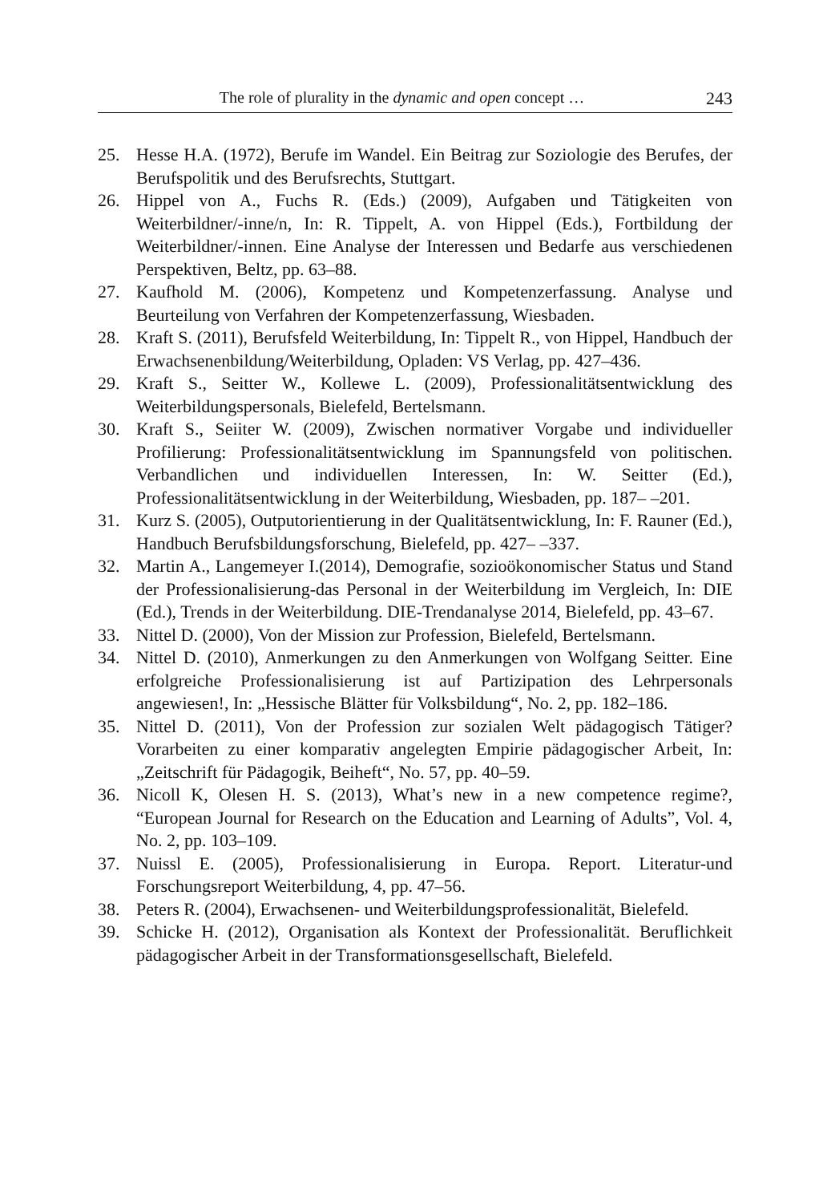The role of plurality in the dynamic and open concept … 243
25. Hesse H.A. (1972), Berufe im Wandel. Ein Beitrag zur Soziologie des Berufes, der Berufspolitik und des Berufsrechts, Stuttgart.
26. Hippel von A., Fuchs R. (Eds.) (2009), Aufgaben und Tätigkeiten von Weiterbildner/-inne/n, In: R. Tippelt, A. von Hippel (Eds.), Fortbildung der Weiterbildner/-innen. Eine Analyse der Interessen und Bedarfe aus verschiedenen Perspektiven, Beltz, pp. 63–88.
27. Kaufhold M. (2006), Kompetenz und Kompetenzerfassung. Analyse und Beurteilung von Verfahren der Kompetenzerfassung, Wiesbaden.
28. Kraft S. (2011), Berufsfeld Weiterbildung, In: Tippelt R., von Hippel, Handbuch der Erwachsenenbildung/Weiterbildung, Opladen: VS Verlag, pp. 427–436.
29. Kraft S., Seitter W., Kollewe L. (2009), Professionalitätsentwicklung des Weiterbildungspersonals, Bielefeld, Bertelsmann.
30. Kraft S., Seiiter W. (2009), Zwischen normativer Vorgabe und individueller Profilierung: Professionalitätsentwicklung im Spannungsfeld von politischen. Verbandlichen und individuellen Interessen, In: W. Seitter (Ed.), Professionalitätsentwicklung in der Weiterbildung, Wiesbaden, pp. 187– –201.
31. Kurz S. (2005), Outputorientierung in der Qualitätsentwicklung, In: F. Rauner (Ed.), Handbuch Berufsbildungsforschung, Bielefeld, pp. 427– –337.
32. Martin A., Langemeyer I.(2014), Demografie, sozioökonomischer Status und Stand der Professionalisierung-das Personal in der Weiterbildung im Vergleich, In: DIE (Ed.), Trends in der Weiterbildung. DIE-Trendanalyse 2014, Bielefeld, pp. 43–67.
33. Nittel D. (2000), Von der Mission zur Profession, Bielefeld, Bertelsmann.
34. Nittel D. (2010), Anmerkungen zu den Anmerkungen von Wolfgang Seitter. Eine erfolgreiche Professionalisierung ist auf Partizipation des Lehrpersonals angewiesen!, In: „Hessische Blätter für Volksbildung“, No. 2, pp. 182–186.
35. Nittel D. (2011), Von der Profession zur sozialen Welt pädagogisch Tätiger? Vorarbeiten zu einer komparativ angelegten Empirie pädagogischer Arbeit, In: „Zeitschrift für Pädagogik, Beiheft“, No. 57, pp. 40–59.
36. Nicoll K, Olesen H. S. (2013), What’s new in a new competence regime?, “European Journal for Research on the Education and Learning of Adults”, Vol. 4, No. 2, pp. 103–109.
37. Nuissl E. (2005), Professionalisierung in Europa. Report. Literatur-und Forschungsreport Weiterbildung, 4, pp. 47–56.
38. Peters R. (2004), Erwachsenen- und Weiterbildungsprofessionalität, Bielefeld.
39. Schicke H. (2012), Organisation als Kontext der Professionalität. Beruflichkeit pädagogischer Arbeit in der Transformationsgesellschaft, Bielefeld.